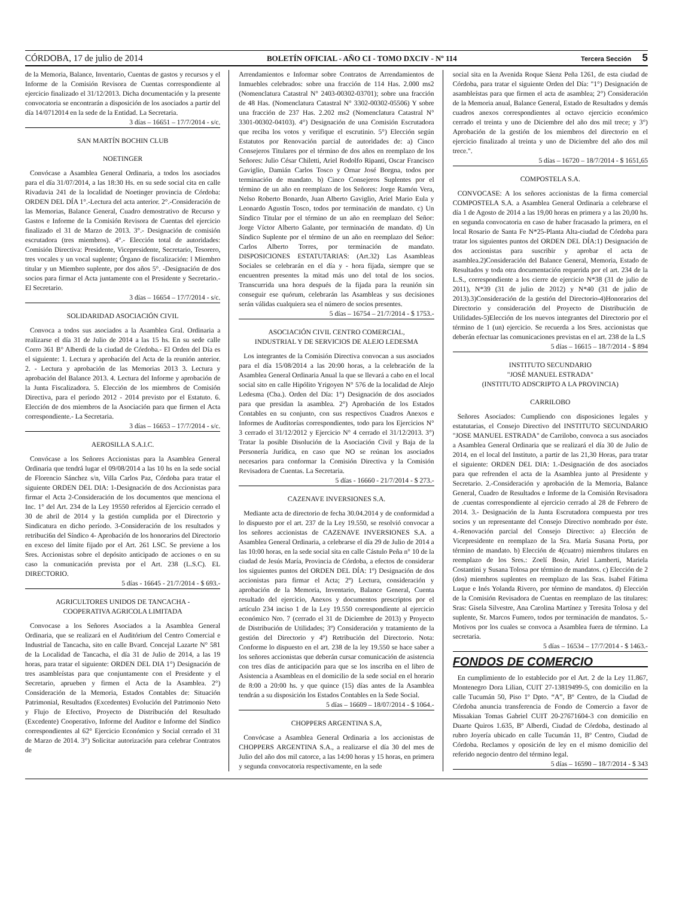CÓRDOBA, 17 de julio de 2014 BOLETÍN OFICIAL - AÑO CI - TOMO DXCIV - Nº 114 Tercera Sección 5
de la Memoria, Balance, Inventario, Cuentas de gastos y recursos y el Informe de la Comisión Revisora de Cuentas correspondiente al ejercicio finalizado el 31/12/2013. Dicha documentación y la presente convocatoria se encontrarán a disposición de los asociados a partir del día 14/0712014 en la sede de la Entidad. La Secretaria.
3 días – 16651 – 17/7/2014 - s/c.
SAN MARTÍN BOCHIN CLUB
NOETINGER
Convócase a Asamblea General Ordinaria, a todos los asociados para el día 31/07/2014, a las 18:30 Hs. en su sede social cita en calle Rivadavia 241 de la localidad de Noetinger provincia de Córdoba: ORDEN DEL DÍA 1°.-Lectura del acta anterior. 2°.-Consideración de las Memorias, Balance General, Cuadro demostrativo de Recurso y Gastos e Informe de la Comisión Revisora de Cuentas del ejercicio finalizado el 31 de Marzo de 2013. 3°.- Designación de comisión escrutadora (tres miembros). 4°.- Elección total de autoridades: Comisión Directiva: Presidente, Vicepresidente, Secretario, Tesorero, tres vocales y un vocal suplente; Órgano de fiscalización: l Miembro titular y un Miembro suplente, por dos años 5°. -Designación de dos socios para firmar el Acta juntamente con el Presidente y Secretario.- El Secretario.
3 días – 16654 – 17/7/2014 - s/c.
SOLIDARIDAD ASOCIACIÓN CIVIL
Convoca a todos sus asociados a la Asamblea Gral. Ordinaria a realizarse el día 31 de Julio de 2014 a las 15 hs. En su sede calle Corro 361 B° Alberdi de la ciudad de Córdoba.- El Orden del Día es el siguiente: 1. Lectura y aprobación del Acta de la reunión anterior. 2. - Lectura y aprobación de las Memorias 2013 3. Lectura y aprobación del Balance 2013. 4. Lectura del Informe y aprobación de la Junta Fiscalizadora. 5. Elección de los miembros de Comisión Directiva, para el período 2012 - 2014 previsto por el Estatuto. 6. Elección de dos miembros de la Asociación para que firmen el Acta correspondiente.- La Secretaria.
3 días – 16653 – 17/7/2014 - s/c.
AEROSILLA S.A.I.C.
Convócase a los Señores Accionistas para la Asamblea General Ordinaria que tendrá lugar el 09/08/2014 a las 10 hs en la sede social de Florencio Sánchez s/n, Villa Carlos Paz, Córdoba para tratar el siguiente ORDEN DEL DIA: 1-Designación de dos Accionistas para firmar el Acta 2-Consideración de los documentos que menciona el Inc. 1° del Art. 234 de la Ley 19550 referidos al Ejercicio cerrado el 30 de abril de 2014 y la gestión cumplida por el Directorio y Sindicatura en dicho período. 3-Consideración de los resultados y retribuci6n del Síndico 4- Aprobación de los honorarios del Directorio en exceso del límite fijado por el Art. 261 LSC. Se previene a los Sres. Accionistas sobre el depósito anticipado de acciones o en su caso la comunicación prevista por el Art. 238 (L.S.C). EL DIRECTORIO.
5 días - 16645 - 21/7/2014 - $ 693.-
AGRICULTORES UNIDOS DE TANCACHA -
COOPERATIVA AGRICOLA LIMITADA
Convocase a los Señores Asociados a la Asamblea General Ordinaria, que se realizará en el Auditórium del Centro Comercial e Industrial de Tancacha, sito en calle Bvard. Concejal Lazarte N° 581 de la Localidad de Tancacha, el día 31 de Julio de 2014, a las 19 horas, para tratar el siguiente: ORDEN DEL DIA 1°) Designación de tres asambleístas para que conjuntamente con el Presidente y el Secretario, aprueben y firmen el Acta de la Asamblea. 2°) Consideración de la Memoria, Estados Contables de: Situación Patrimonial, Resultados (Excedentes) Evolución del Patrimonio Neto y Flujo de Efectivo, Proyecto de Distribución del Resultado (Excedente) Cooperativo, Informe del Auditor e Informe del Síndico correspondientes al 62° Ejercicio Económico y Social cerrado el 31 de Marzo de 2014. 3°) Solicitar autorización para celebrar Contratos de
Arrendamientos e Informar sobre Contratos de Arrendamientos de Inmuebles celebrados: sobre una fracción de 114 Has. 2.000 ms2 (Nomenclatura Catastral N° 2403-00302-03701); sobre una fracción de 48 Has. (Nomenclatura Catastral N° 3302-00302-05506) Y sobre una fracción de 237 Has. 2.202 ms2 (Nomenclatura Catastral N° 3301-00302-04103). 4°) Designación de una Comisión Escrutadora que reciba los votos y verifique el escrutinio. 5°) Elección según Estatutos por Renovación parcial de autoridades de: a) Cinco Consejeros Titulares por el término de dos años en reemplazo de los Señores: Julio César Chiletti, Ariel Rodolfo Ripanti, Oscar Francisco Gaviglio, Damián Carlos Tosco y Ornar José Borgna, todos por terminación de mandato. b) Cinco Consejeros Suplentes por el término de un año en reemplazo de los Señores: Jorge Ramón Vera, Nelso Roberto Bonardo, Juan Alberto Gaviglio, Ariel Mario Eula y Leonardo Agustín Tosco, todos por terminación de mandato. c) Un Síndico Titular por el término de un año en reemplazo del Señor: Jorge Víctor Alberto Galante, por terminación de mandato. d) Un Síndico Suplente por el término de un año en reemplazo del Señor: Carlos Alberto Torres, por terminación de mandato. DISPOSICIONES ESTATUTARIAS: (Art.32) Las Asambleas Sociales se celebrarán en el día y - hora fijada, siempre que se encuentren presentes la mitad más uno del total de los socios. Transcurrida una hora después de la fijada para la reunión sin conseguir ese quórum, celebrarán las Asambleas y sus decisiones serán válidas cualquiera sea el número de socios presentes.
5 días – 16754 – 21/7/2014 - $ 1753.-
ASOCIACIÓN CIVIL CENTRO COMERCIAL,
INDUSTRIAL Y DE SERVICIOS DE ALEJO LEDESMA
Los integrantes de la Comisión Directiva convocan a sus asociados para el día 15/08/2014 a las 20:00 horas, a la celebración de la Asamblea General Ordinaria Anual la que se llevará a cabo en el local social sito en calle Hipólito Yrigoyen N° 576 de la localidad de Alejo Ledesma (Cba.). Orden del Día: 1°) Designación de dos asociados para que presidan la asamblea. 2°) Aprobación de los Estados Contables en su conjunto, con sus respectivos Cuadros Anexos e Informes de Auditorías correspondientes, todo para los Ejercicios N° 3 cerrado el 31/12/2012 y Ejercicio N° 4 cerrado el 31/12/2013. 3°) Tratar la posible Disolución de la Asociación Civil y Baja de la Personería Jurídica, en caso que NO se reúnan los asociados necesarios para conformar la Comisión Directiva y la Comisión Revisadora de Cuentas. La Secretaria.
5 días - 16660 - 21/7/2014 - $ 273.-
CAZENAVE INVERSIONES S.A.
Mediante acta de directorio de fecha 30.04.2014 y de conformidad a lo dispuesto por el art. 237 de la Ley 19.550, se resolvió convocar a los señores accionistas de CAZENAVE INVERSIONES S.A. a Asamblea General Ordinaria, a celebrarse el día 29 de Julio de 2014 a las 10:00 horas, en la sede social sita en calle Cástulo Peña n° 10 de la ciudad de Jesús María, Provincia de Córdoba, a efectos de considerar los siguientes puntos del ORDEN DEL DÍA: 1º) Designación de dos accionistas para firmar el Acta; 2º) Lectura, consideración y aprobación de la Memoria, Inventario, Balance General, Cuenta resultado del ejercicio, Anexos y documentos prescriptos por el artículo 234 inciso 1 de la Ley 19.550 correspondiente al ejercicio económico Nro. 7 (cerrado el 31 de Diciembre de 2013) y Proyecto de Distribución de Utilidades; 3º) Consideración y tratamiento de la gestión del Directorio y 4º) Retribución del Directorio. Nota: Conforme lo dispuesto en el art. 238 de la ley 19.550 se hace saber a los señores accionistas que deberán cursar comunicación de asistencia con tres días de anticipación para que se los inscriba en el libro de Asistencia a Asambleas en el domicilio de la sede social en el horario de 8:00 a 20:00 hs. y que quince (15) días antes de la Asamblea tendrán a su disposición los Estados Contables en la Sede Social.
5 días – 16609 – 18/07/2014 - $ 1064.-
CHOPPERS ARGENTINA S.A,
Convócase a Asamblea General Ordinaria a los accionistas de CHOPPERS ARGENTINA S.A., a realizarse el día 30 del mes de Julio del año dos mil catorce, a las 14:00 horas y 15 horas, en primera y segunda convocatoria respectivamente, en la sede
social sita en la Avenida Roque Sáenz Peña 1261, de esta ciudad de Córdoba, para tratar el siguiente Orden del Día: "1°) Designación de asambleístas para que firmen el acta de asamblea; 2°) Consideración de la Memoria anual, Balance General, Estado de Resultados y demás cuadros anexos correspondientes al octavo ejercicio económico cerrado el treinta y uno de Diciembre del año dos mil trece; y 3°) Aprobación de la gestión de los miembros del directorio en el ejercicio finalizado al treinta y uno de Diciembre del año dos mil trece.".
5 días – 16720 – 18/7/2014 - $ 1651,65
COMPOSTELA S.A.
CONVOCASE: A los señores accionistas de la firma comercial COMPOSTELA S.A. a Asamblea General Ordinaria a celebrarse el día 1 de Agosto de 2014 a las 19,00 horas en primera y a las 20,00 hs. en segunda convocatoria en caso de haber fracasado la primera, en el local Rosario de Santa Fe N*25-Planta Alta-ciudad de Córdoba para tratar los siguientes puntos del ORDEN DEL DÍA:1) Designación de dos accionistas para suscribir y aprobar el acta de asamblea.2)Consideración del Balance General, Memoria, Estado de Resultados y toda otra documentación requerida por el art. 234 de la L.S., correspondiente a los cierre de ejercicio N*38 (31 de julio de 2011), N*39 (31 de julio de 2012) y N*40 (31 de julio de 2013).3)Consideración de la gestión del Directorio-4)Honorarios del Directorio y consideración del Proyecto de Distribución de Utilidades-5)Elección de los nuevos integrantes del Directorio por el término de 1 (un) ejercicio. Se recuerda a los Sres. accionistas que deberán efectuar las comunicaciones previstas en el art. 238 de la L.S
5 días – 16615 – 18/7/2014 - $ 894
INSTITUTO SECUNDARIO
"JOSÉ MANUEL ESTRADA"
(INSTITUTO ADSCRIPTO A LA PROVINCIA)
CARRILOBO
Señores Asociados: Cumpliendo con disposiciones legales y estatutarias, el Consejo Directivo del INSTITUTO SECUNDARIO "JOSE MANUEL ESTRADA" de Carrilobo, convoca a sus asociados a Asamblea General Ordinaria que se realizará el día 30 de Julio de 2014, en el local del Instituto, a partir de las 21,30 Horas, para tratar el siguiente: ORDEN DEL DIA: 1.-Designación de dos asociados para que refrenden el acta de la Asamblea junto al Presidente y Secretario. 2.-Consideración y aprobación de la Memoria, Balance General, Cuadro de Resultados e Informe de la Comisión Revisadora de .cuentas correspondiente al ejercicio cerrado al 28 de Febrero de 2014. 3.- Designación de la Junta Escrutadora compuesta por tres socios y un representante del Consejo Directivo nombrado por éste. 4.-Renovación parcial del Consejo Directivo: a) Elección de Vicepresidente en reemplazo de la Sra. María Susana Porta, por término de mandato. b) Elección de 4(cuatro) miembros titulares en reemplazo de los Sres.: Zoelí Bosio, Ariel Lamberti, Mariela Costantini y Susana Tolosa por término de mandatos. c) Elección de 2 (dos) miembros suplentes en reemplazo de las Sras. Isabel Fátima Luque e Inés Yolanda Rivero, por término de mandatos. d) Elección de la Comisión Revisadora de Cuentas en reemplazo de las titulares: Sras: Gisela Silvestre, Ana Carolina Martínez y Teresita Tolosa y del suplente, Sr. Marcos Fumero, todos por terminación de mandatos. 5.-Motivos por los cuales se convoca a Asamblea fuera de término. La secretaria.
5 días – 16534 – 17/7/2014 - $ 1463.-
FONDOS DE COMERCIO
En cumplimiento de lo establecido por el Art. 2 de la Ley 11.867, Montenegro Dora Lilian, CUIT 27-13819499-5, con domicilio en la calle Tucumán 50, Piso 1º Dpto. “A”, Bº Centro, de la Ciudad de Córdoba anuncia transferencia de Fondo de Comercio a favor de Missakian Tomas Gabriel CUIT 20-27671604-3 con domicilio en Duarte Quiros 1.635, Bº Alberdi, Ciudad de Córdoba, destinado al rubro Joyería ubicado en calle Tucumán 11, Bº Centro, Ciudad de Córdoba. Reclamos y oposición de ley en el mismo domicilio del referido negocio dentro del término legal.
5 días – 16590 – 18/7/2014 - $ 343